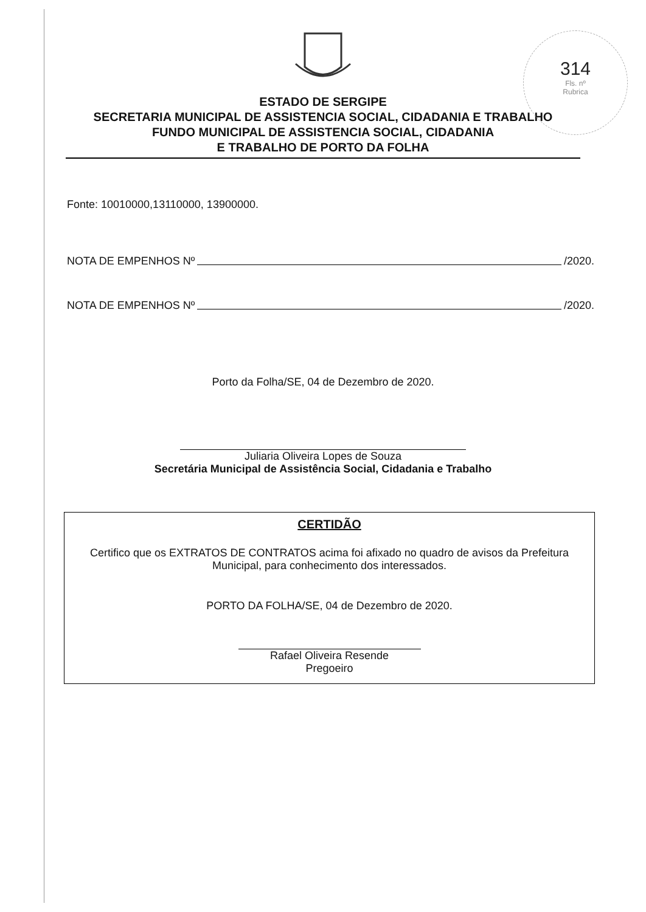314
Fls. nº
Rubrica
ESTADO DE SERGIPE
SECRETARIA MUNICIPAL DE ASSISTENCIA SOCIAL, CIDADANIA E TRABALHO
FUNDO MUNICIPAL DE ASSISTENCIA SOCIAL, CIDADANIA
E TRABALHO DE PORTO DA FOLHA
Fonte: 10010000,13110000, 13900000.
NOTA DE EMPENHOS Nº /2020.
NOTA DE EMPENHOS Nº /2020.
Porto da Folha/SE, 04 de Dezembro de 2020.
Juliaria Oliveira Lopes de Souza
Secretária Municipal de Assistência Social, Cidadania e Trabalho
CERTIDÃO
Certifico que os EXTRATOS DE CONTRATOS acima foi afixado no quadro de avisos da Prefeitura Municipal, para conhecimento dos interessados.
PORTO DA FOLHA/SE, 04 de Dezembro de 2020.
Rafael Oliveira Resende
Pregoeiro